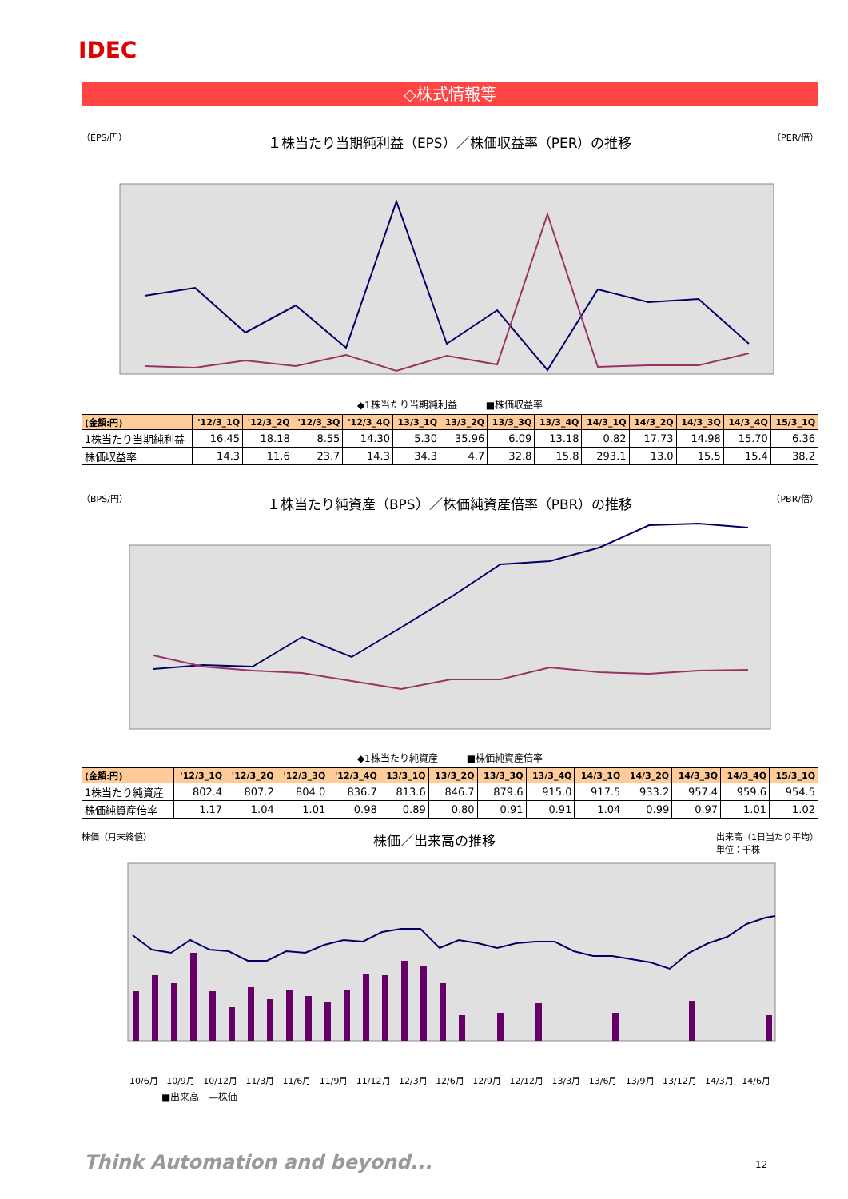IDEC
◇株式情報等
（EPS/円） １株当たり当期純利益（EPS）／株価収益率（PER）の推移 （PER/倍）
◆1株当たり当期純利益　　　■株価収益率
| (金額:円) | '12/3_1Q | '12/3_2Q | '12/3_3Q | '12/3_4Q | 13/3_1Q | 13/3_2Q | 13/3_3Q | 13/3_4Q | 14/3_1Q | 14/3_2Q | 14/3_3Q | 14/3_4Q | 15/3_1Q |
| --- | --- | --- | --- | --- | --- | --- | --- | --- | --- | --- | --- | --- | --- |
| 1株当たり当期純利益 | 16.45 | 18.18 | 8.55 | 14.30 | 5.30 | 35.96 | 6.09 | 13.18 | 0.82 | 17.73 | 14.98 | 15.70 | 6.36 |
| 株価収益率 | 14.3 | 11.6 | 23.7 | 14.3 | 34.3 | 4.7 | 32.8 | 15.8 | 293.1 | 13.0 | 15.5 | 15.4 | 38.2 |
（BPS/円） １株当たり純資産（BPS）／株価純資産倍率（PBR）の推移 （PBR/倍）
◆1株当たり純資産　　　■株価純資産倍率
| (金額:円) | '12/3_1Q | '12/3_2Q | '12/3_3Q | '12/3_4Q | 13/3_1Q | 13/3_2Q | 13/3_3Q | 13/3_4Q | 14/3_1Q | 14/3_2Q | 14/3_3Q | 14/3_4Q | 15/3_1Q |
| --- | --- | --- | --- | --- | --- | --- | --- | --- | --- | --- | --- | --- | --- |
| 1株当たり純資産 | 802.4 | 807.2 | 804.0 | 836.7 | 813.6 | 846.7 | 879.6 | 915.0 | 917.5 | 933.2 | 957.4 | 959.6 | 954.5 |
| 株価純資産倍率 | 1.17 | 1.04 | 1.01 | 0.98 | 0.89 | 0.80 | 0.91 | 0.91 | 1.04 | 0.99 | 0.97 | 1.01 | 1.02 |
株価（月末終値） 株価／出来高の推移 出来高（1日当たり平均）
単位：千株
10/6月 10/9月 10/12月 11/3月 11/6月 11/9月 11/12月 12/3月 12/6月 12/9月 12/12月 13/3月 13/6月 13/9月 13/12月 14/3月 14/6月
■出来高　—株価
Think Automation and beyond... 12